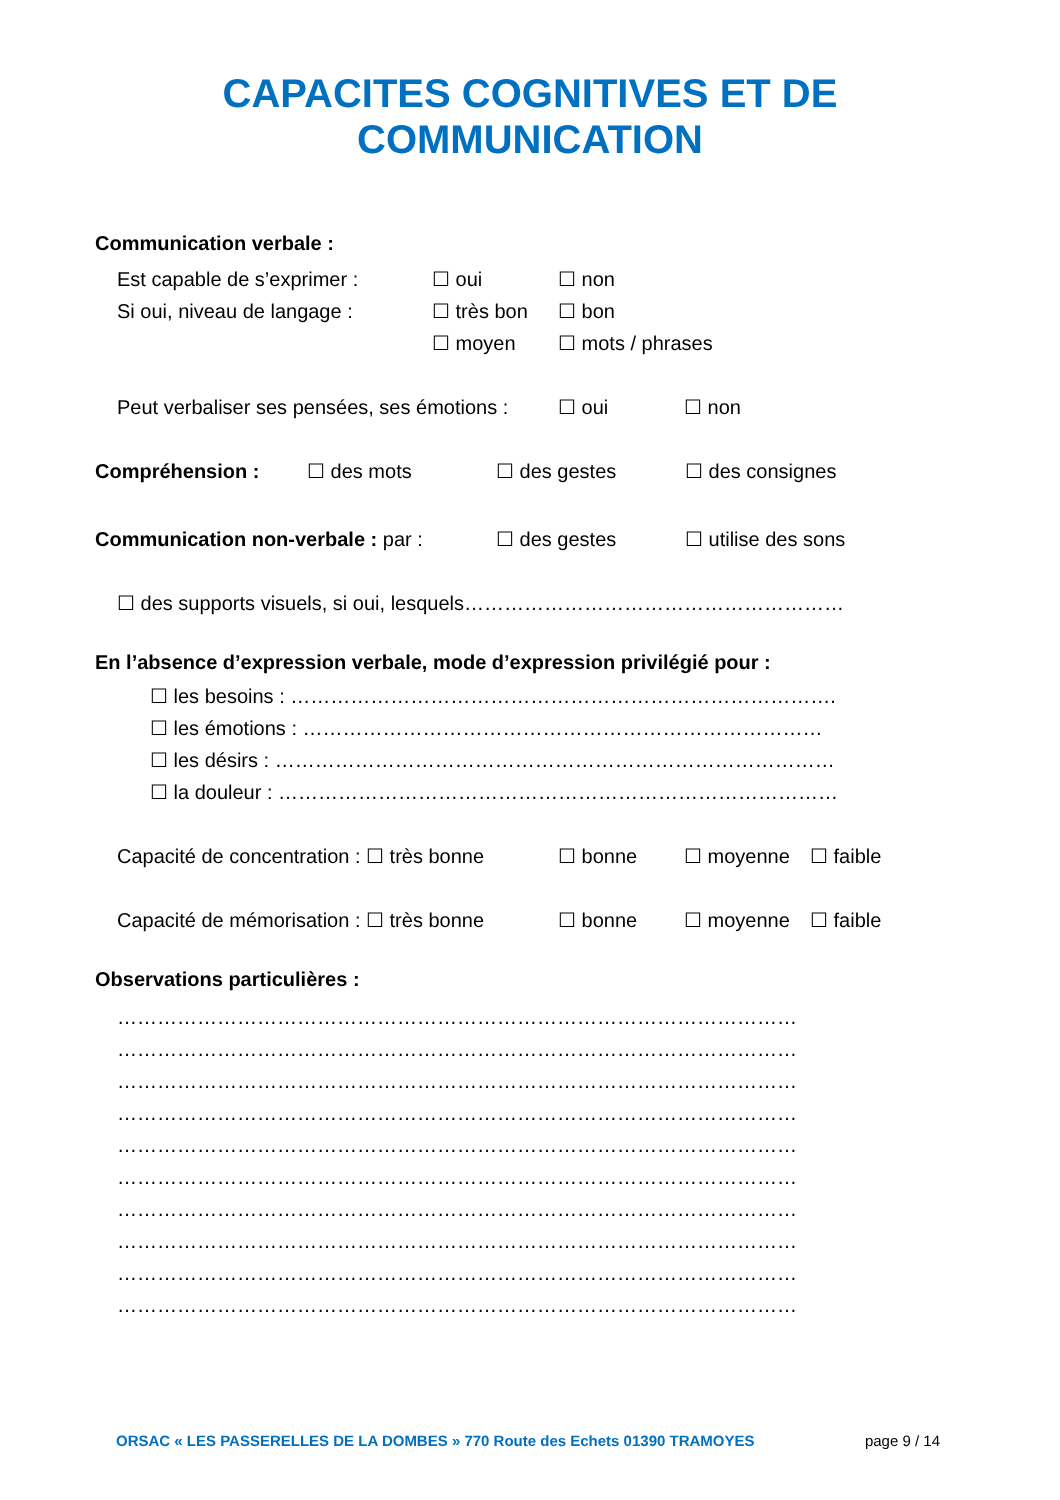CAPACITES COGNITIVES ET DE COMMUNICATION
Communication verbale :
Est capable de s’exprimer : ☐ oui ☐ non
Si oui, niveau de langage : ☐ très bon ☐ bon
☐ moyen ☐ mots / phrases
Peut verbaliser ses pensées, ses émotions : ☐ oui ☐ non
Compréhension : ☐ des mots ☐ des gestes ☐ des consignes
Communication non-verbale : par : ☐ des gestes ☐ utilise des sons
☐ des supports visuels, si oui, lesquels…………………………………………………
En l’absence d’expression verbale, mode d’expression privilégié pour :
☐ les besoins : ……………………………………………………………………….
☐ les émotions : ……………………………………………………………………
☐ les désirs : …………………………………………………………………………
☐ la douleur : …………………………………………………………………………
Capacité de concentration : ☐ très bonne ☐ bonne ☐ moyenne ☐ faible
Capacité de mémorisation : ☐ très bonne ☐ bonne ☐ moyenne ☐ faible
Observations particulières :
…………………………………………………………………………………………
…………………………………………………………………………………………
…………………………………………………………………………………………
…………………………………………………………………………………………
…………………………………………………………………………………………
…………………………………………………………………………………………
…………………………………………………………………………………………
…………………………………………………………………………………………
…………………………………………………………………………………………
…………………………………………………………………………………………
ORSAC « LES PASSERELLES DE LA DOMBES » 770 Route des Echets 01390 TRAMOYES page 9 / 14